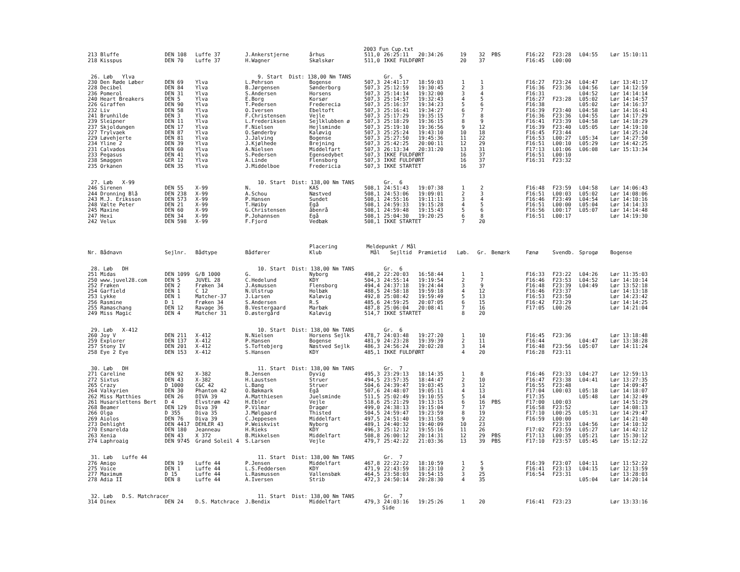2003 Fun Cup.txt
| 213 Bluffe | DEN 108 | Luffe 37 | J.Ankerstjerne | århus | 511,0 | 26:25:11 | 20:34:26 | 19 | 32 | PBS | F16:22 | F23:28 | L04:55 | Lør 15:10:11 |
| 218 Kisspus | DEN 70 | Luffe 37 | H.Wagner | Skælskør | 511,0 | IKKE FULDFØRT | | 20 | 37 | | F16:45 | L00:00 | | |
| 26. Løb Ylva | | | 9. Start Dist: 138,00 Nm TANS | | | Gr. 5 | | | | | | | | |
| 230 Den Røde Løber | DEN 69 | Ylva | L.Pehrson | Bogense | 507,3 | 24:41:17 | 18:59:03 | 1 | 1 | | F16:27 | F23:24 | L04:47 | Lør 13:41:17 |
| 228 Decibel | DEN 84 | Ylva | B.Jørgensen | Sønderborg | 507,3 | 25:12:59 | 19:30:45 | 2 | 3 | | F16:36 | F23:36 | L04:56 | Lør 14:12:59 |
| 236 Pomerol | DEN 31 | Ylva | S.Andersen | Horsens | 507,3 | 25:14:14 | 19:32:00 | 3 | 4 | | F16:31 | | L04:52 | Lør 14:14:14 |
| 240 Heart Breakers | DEN 5 | Ylva | E.Borg | Korsør | 507,3 | 25:14:57 | 19:32:43 | 4 | 5 | | F16:27 | F23:28 | L05:02 | Lør 14:14:57 |
| 226 Giraffen | DEN 90 | Ylva | T.Pedersen | Frederecia | 507,3 | 25:16:37 | 19:34:23 | 5 | 6 | | F16:38 | | L05:02 | Lør 14:16:37 |
| 232 Liv | DEN 58 | Ylva | O.Iversen | Ebeltoft | 507,3 | 25:16:41 | 19:34:27 | 6 | 7 | | F16:39 | F23:40 | L04:58 | Lør 14:16:41 |
| 241 Brunhilde | DEN 3 | Ylva | F.Christensen | Vejle | 507,3 | 25:17:29 | 19:35:15 | 7 | 8 | | F16:36 | F23:36 | L04:55 | Lør 14:17:29 |
| 239 Sleipner | DEN 11 | Ylva | L.Frederiksen | Sejlklubben ø | 507,3 | 25:18:29 | 19:36:15 | 8 | 9 | | F16:41 | F23:39 | L04:58 | Lør 14:18:29 |
| 237 Skjoldungen | DEN 17 | Ylva | F.Nielsen | Hejlsminde | 507,3 | 25:19:10 | 19:36:56 | 9 | 12 | | F16:39 | F23:40 | L05:05 | Lør 14:19:10 |
| 227 Trylvaek | DEN 87 | Ylva | O.Sønderby | Kaløvig | 507,3 | 25:25:24 | 19:43:10 | 10 | 18 | | F16:45 | F23:44 | | Lør 14:25:24 |
| 229 Løvehjerte | DEN 81 | Ylva | J.Jalving | Bogense | 507,3 | 25:27:50 | 19:45:36 | 11 | 22 | | F16:53 | L00:27 | L05:34 | Lør 14:27:50 |
| 234 Yline 2 | DEN 39 | Ylva | J.Kjølhede | Brejning | 507,3 | 25:42:25 | 20:00:11 | 12 | 29 | | F16:51 | L00:10 | L05:29 | Lør 14:42:25 |
| 231 Calvados | DEN 60 | Ylva | A.Nielsen | Middelfart | 507,3 | 26:13:34 | 20:31:20 | 13 | 31 | | F17:13 | L01:06 | L06:08 | Lør 15:13:34 |
| 233 Pegasus | DEN 41 | Ylva | S.Pedersen | Egensedybet | 507,3 | IKKE FULDFØRT | | 16 | 37 | | F16:51 | L00:10 | | |
| 238 Smaggen | GER 12 | Ylva | A.Linde | Flensborg | 507,3 | IKKE FULDFØRT | | 16 | 37 | | F16:31 | F23:32 | | |
| 235 Orkanen | DEN 35 | Ylva | J.Middelboe | Fredericia | 507,3 | IKKE STARTET | | 16 | 37 | | | | | |
| 27. Løb X-99 | | | 10. Start Dist: 138,00 Nm TANS | | | Gr. 6 | | | | | | | | |
| 246 Sirenen | DEN 55 | X-99 | N. | KAS | 508,1 | 24:51:43 | 19:07:38 | 1 | 2 | | F16:48 | F23:59 | L04:58 | Lør 14:06:43 |
| 244 Dronning Blå | DEN 238 | X-99 | A.Schou | Næstved | 508,1 | 24:53:06 | 19:09:01 | 2 | 3 | | F16:51 | L00:03 | L05:02 | Lør 14:08:06 |
| 243 M.J. Eriksson | DEN 573 | X-99 | P.Hansen | Sundet | 508,1 | 24:55:16 | 19:11:11 | 3 | 4 | | F16:46 | F23:49 | L04:54 | Lør 14:10:16 |
| 248 Vælte Peter | DEN 21 | X-99 | T.Høiby | Egå | 508,1 | 24:59:33 | 19:15:28 | 4 | 5 | | F16:51 | L00:00 | L05:04 | Lør 14:14:33 |
| 245 Maxine | DEN 60 | X-99 | G.Christensen | åbenrå | 508,1 | 24:59:48 | 19:15:43 | 5 | 6 | | F16:56 | L00:17 | L05:07 | Lør 14:14:48 |
| 247 Hexi | DEN 34 | X-99 | P.Johannsen | Egå | 508,1 | 25:04:30 | 19:20:25 | 6 | 8 | | F16:51 | L00:17 | | Lør 14:19:30 |
| 242 Velux | DEN 598 | X-99 | F.Fjord | Vedbæk | 508,1 | IKKE STARTET | | 7 | 20 | | | | | |
| | | | | Placering | Meldepunkt / Mål | | | | | | | | | |
| Nr. Bådnavn | Sejlnr. | Bådtype | Bådfører | Klub | Mål | Sejltid | Præmietid | Løb. | Gr. | Bemærk | Fænø | Svendb. | Sprogø | Bogense |
| 28. Løb DH | | | 10. Start Dist: 138,00 Nm TANS | | | Gr. 6 | | | | | | | | |
| 251 Midas | DEN 1099 | G/B 1000 | G. | Nyborg | 498,2 | 22:20:03 | 16:58:44 | 1 | 1 | | F16:33 | F23:22 | L04:26 | Lør 11:35:03 |
| 250 www.juvel28.com | DEN 5 | JUVEL 28 | C.Hedelund | KDY | 504,3 | 24:55:14 | 19:19:54 | 2 | 7 | | F16:46 | F23:53 | L04:52 | Lør 14:10:14 |
| 252 Frøken | DEN 2 | Frøken 34 | J.Asmussen | Flensborg | 494,4 | 24:37:18 | 19:24:44 | 3 | 9 | | F16:48 | F23:39 | L04:49 | Lør 13:52:18 |
| 254 Garfield | DEN 1 | C 12 | N.Ulstrup | Holbæk | 488,5 | 24:58:18 | 19:59:18 | 4 | 12 | | F16:46 | F23:37 | | Lør 14:13:18 |
| 253 Lykke | DEN 1 | Matcher-37 | J.Larsen | Kaløvig | 492,8 | 25:08:42 | 19:59:49 | 5 | 13 | | F16:53 | F23:50 | | Lør 14:23:42 |
| 256 Rasmine | D 1 | Frøken 34 | S.Andersen | R.S | 485,6 | 24:59:25 | 20:07:05 | 6 | 15 | | F16:42 | F23:29 | | Lør 14:14:25 |
| 255 Ramaschang | DEN 12 | Ravage 36 | B.Vestergaard | Marbæk | 487,8 | 25:06:04 | 20:08:41 | 7 | 16 | | F17:05 | L00:26 | | Lør 14:21:04 |
| 249 Miss Magic | DEN 4 | Matcher 31 | D.østergård | Kaløvig | 514,7 | IKKE STARTET | | 8 | 20 | | | | | |
| 29. Løb X-412 | | | 10. Start Dist: 138,00 Nm TANS | | | Gr. 6 | | | | | | | | |
| 260 Joy V | DEN 211 | X-412 | N.Nielsen | Horsens Sejlk | 478,7 | 24:03:48 | 19:27:20 | 1 | 10 | | F16:45 | F23:36 | | Lør 13:18:48 |
| 259 Explorer | DEN 137 | X-412 | P.Hansen | Bogense | 481,9 | 24:23:28 | 19:39:39 | 2 | 11 | | F16:44 | | L04:47 | Lør 13:38:28 |
| 257 Stony IV | DEN 201 | X-412 | S.Toftebjerg | Næstved Sejlk | 486,3 | 24:56:24 | 20:02:28 | 3 | 14 | | F16:48 | F23:56 | L05:07 | Lør 14:11:24 |
| 258 Eye 2 Eye | DEN 153 | X-412 | S.Hansen | KDY | 485,1 | IKKE FULDFØRT | | 4 | 20 | | F16:28 | F23:11 | | |
| 30. Løb DH | | | 11. Start Dist: 138,00 Nm TANS | | | Gr. 7 | | | | | | | | |
| 271 Careline | DEN 92 | X-382 | B.Jensen | Dyvig | 495,3 | 23:29:13 | 18:14:35 | 1 | 8 | | F16:46 | F23:33 | L04:27 | Lør 12:59:13 |
| 272 Sixtus | DEN 43 | X-382 | H.Laustsen | Struer | 494,5 | 23:57:35 | 18:44:47 | 2 | 10 | | F16:47 | F23:38 | L04:41 | Lør 13:27:35 |
| 265 Crazy | D 1000 | C&C 42 | L.Bang | Struer | 504,6 | 24:39:47 | 19:03:45 | 3 | 12 | | F16:55 | F23:48 | | Lør 14:09:47 |
| 264 Valkyrien | DEN 30 | Phantom 42 | O.Bækmark | Egå | 507,6 | 24:48:07 | 19:05:11 | 4 | 13 | | F17:04 | L00:03 | L05:18 | Lør 14:18:07 |
| 262 Miss Matthies | DEN 26 | DIVA 39 | A.Matthiesen | Juelsminde | 511,5 | 25:02:49 | 19:10:55 | 5 | 14 | | F17:35 | | L05:48 | Lør 14:32:49 |
| 261 Husarslettens Bert | D 4 | Elvstrøm 42 | H.Ebler | Vejle | 518,6 | 25:21:29 | 19:13:15 | 6 | 16 | PBS | F17:00 | L00:03 | | Lør 14:51:29 |
| 268 Beamer | DEN 129 | Diva 39 | P.Vilmar | Dragør | 499,0 | 24:38:13 | 19:15:04 | 7 | 17 | | F16:58 | F23:52 | | Lør 14:08:13 |
| 266 Olga | D 355 | Diva 35 | J.Mølgaard | Thisted | 504,5 | 24:59:47 | 19:23:59 | 8 | 19 | | F17:10 | L00:25 | L05:31 | Lør 14:29:47 |
| 269 Aiolos | DEN 76 | Diva 39 | C.Jeppesen | Middelfart | 497,5 | 24:51:40 | 19:31:58 | 9 | 22 | | F16:59 | L00:00 | | Lør 14:21:40 |
| 273 Dehlight | DEN 4417 | DEHLER 43 | P.Weiskvist | Nyborg | 489,1 | 24:40:32 | 19:40:09 | 10 | 23 | | | F23:33 | L04:56 | Lør 14:10:32 |
| 270 Esmarelda | DEN 180 | Jeanneau | H.Rieks | KDY | 496,3 | 25:12:12 | 19:55:16 | 11 | 26 | | F17:02 | F23:59 | L05:27 | Lør 14:42:12 |
| 263 Xenia | DEN 43 | X 372 | B.Mikkelsen | Middelfart | 508,8 | 26:00:12 | 20:14:31 | 12 | 29 | PBS | F17:13 | L00:35 | L05:21 | Lør 15:30:12 |
| 274 Laphroaig | DEN 9745 | Grand Soleil 4 | S.Larsen | Vejle | 479,7 | 25:42:22 | 21:03:36 | 13 | 39 | PBS | F17:10 | F23:57 | L05:45 | Lør 15:12:22 |
| 31. Løb Luffe 44 | | | 11. Start Dist: 138,00 Nm TANS | | | Gr. 7 | | | | | | | | |
| 276 Amigo | DEN 19 | Luffe 44 | P.Jensen | Middelfart | 467,8 | 22:22:22 | 18:10:59 | 1 | 5 | | F16:39 | F23:07 | L04:11 | Lør 11:52:22 |
| 275 Voice | DEN 1 | Luffe 44 | L.S.Feddersen | KDY | 471,9 | 22:43:59 | 18:23:10 | 2 | 9 | | F16:41 | F23:13 | L04:15 | Lør 12:13:59 |
| 277 Maximum | D 15 | Luffe 44 | L.Rasmussen | Vallensbæk | 464,5 | 23:58:03 | 19:54:15 | 3 | 25 | | F16:54 | F23:31 | | Lør 13:28:03 |
| 278 Adia II | DEN 8 | Luffe 44 | A.Iversen | Strib | 472,3 | 24:50:14 | 20:28:30 | 4 | 35 | | | | L05:04 | Lør 14:20:14 |
| 32. Løb D.S. Matchracer | | | 11. Start Dist: 138,00 Nm TANS | | | Gr. 7 | | | | | | | | |
| 314 Dinex | DEN 24 | D.S. Matchrace | J.Bendix | Middelfart | 479,3 | 24:03:16 | 19:25:26 | 1 | 20 | | F16:41 | F23:23 | | Lør 13:33:16 |
Side